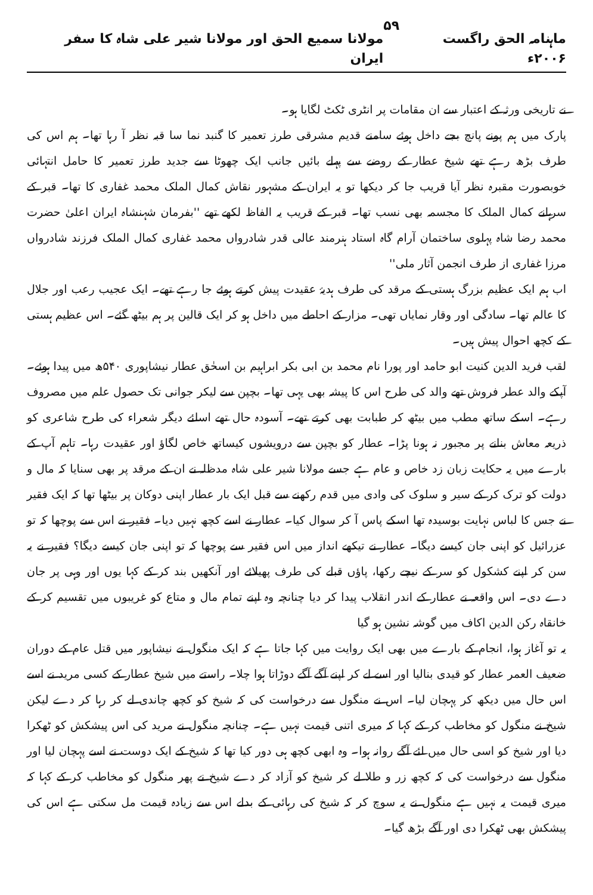ماہنامہ الحق راگست ۲۰۰۶ء ۵۹ مولانا سمیع الحق اور مولانا شیر علی شاہ کا سفر ایران
نے تاریخی ورثہ کے اعتبار سے ان مقامات پر انٹری ٹکٹ لگایا ہو۔
پارک میں ہم پونے پانچ بجے داخل ہوئے سامنے قدیم مشرقی طرز تعمیر کا گنبد نما سا قبہ نظر آ رہا تھا۔ ہم اس کی طرف بڑھ رہے تھے شیخ عطار کے روضے سے پہلے بائیں جانب ایک چھوٹا سے جدید طرز تعمیر کا حامل انتہائی خوبصورت مقبرہ نظر آیا قریب جا کر دیکھا تو یہ ایران کے مشہور نقاش کمال الملک محمد غفاری کا تھا۔ قبر کے سرہانے کمال الملک کا مجسمہ بھی نسب تھا۔ قبر کے قریب یہ الفاظ لکھے تھے ''بفرمان شہنشاہ ایران اعلیٰ حضرت محمد رضا شاہ پہلوی ساختمان آرام گاہ استاد ہنرمند عالی قدر شادرواں محمد غفاری کمال الملک فرزند شادرواں مرزا غفاری از طرف انجمن آثار ملی''
اب ہم ایک عظیم بزرگ ہستی کے مرقد کی طرف ہدیۂ عقیدت پیش کرتے ہوئے جا رہے تھے۔ ایک عجیب رعب اور جلال کا عالم تھا۔ سادگی اور وقار نمایاں تھی۔ مزار کے احاطے میں داخل ہو کر ایک قالین پر ہم بیٹھ گئے۔ اس عظیم ہستی کے کچھ احوال پیش ہیں۔
لقب فرید الدین کنیت ابو حامد اور پورا نام محمد بن ابی بکر ابراہیم بن اسحٰق عطار نیشاپوری ۵۴۰ھ میں پیدا ہوئے۔ آپکے والد عطر فروش تھے والد کی طرح اس کا پیشہ بھی یہی تھا۔ بچپن سے لیکر جوانی تک حصول علم میں مصروف رہے۔ اسکے ساتھ مطب میں بیٹھ کر طبابت بھی کرتے تھے۔ آسودہ حال تھے اسلئے دیگر شعراء کی طرح شاعری کو ذریعہ معاش بنانے پر مجبور نہ ہونا پڑا۔ عطار کو بچپن سے درویشوں کیساتھ خاص لگاؤ اور عقیدت رہا۔ تاہم آپ کے بارے میں یہ حکایت زبان زد خاص و عام ہے جسے مولانا شیر علی شاہ مدظلہ نے ان کے مرقد پر بھی سنایا کہ مال و دولت کو ترک کر کے سیر و سلوک کی وادی میں قدم رکھنے سے قبل ایک بار عطار اپنی دوکان پر بیٹھا تھا کہ ایک فقیر نے جس کا لباس نہایت بوسیدہ تھا اسکے پاس آ کر سوال کیا۔ عطار نے اسے کچھ نہیں دیا۔ فقیر نے اس سے پوچھا کہ تو عزرائیل کو اپنی جان کیسے دیگا۔ عطار نے تیکھے انداز میں اس فقیر سے پوچھا کہ تو اپنی جان کیسے دیگا؟ فقیر نے یہ سن کر اپنے کشکول کو سر کے نیچے رکھا، پاؤں قبلے کی طرف پھیلائے اور آنکھیں بند کر کے کہا یوں اور وہی پر جان دے دی۔ اس واقعہ نے عطار کے اندر انقلاب پیدا کر دیا چنانچہ وہ اپنے تمام مال و متاع کو غریبوں میں تقسیم کر کے خانقاہ رکن الدین اکاف میں گوشہ نشین ہو گیا
یہ تو آغاز ہوا، انجام کے بارے میں بھی ایک روایت میں کہا جاتا ہے کہ ایک منگول نے نیشاپور میں قتل عام کے دوران ضعیف العمر عطار کو قیدی بنالیا اور اسے لے کر اپنے آگے آگے دوڑاتا ہوا چلا۔ راستے میں شیخ عطار کے کسی مرید نے اسے اس حال میں دیکھ کر پہچان لیا۔ اس نے منگول سے درخواست کی کہ شیخ کو کچھ چاندی لے کر رہا کر دے لیکن شیخ نے منگول کو مخاطب کر کے کہا کہ میری اتنی قیمت نہیں ہے۔ چنانچہ منگول نے مرید کی اس پیشکش کو ٹھکرا دیا اور شیخ کو اسی حال میں لئے آگے روانہ ہوا۔ وہ ابھی کچھ ہی دور کیا تھا کہ شیخ کے ایک دوست نے اسے پہچان لیا اور منگول سے درخواست کی کہ کچھ زر و طلا لے کر شیخ کو آزاد کر دے شیخ نے پھر منگول کو مخاطب کر کے کہا کہ میری قیمت یہ نہیں ہے منگول نے یہ سوچ کر کہ شیخ کی رہائی کے بدلے اس سے زیادہ قیمت مل سکتی ہے اس کی پیشکش بھی ٹھکرا دی اور آگے بڑھ گیا۔